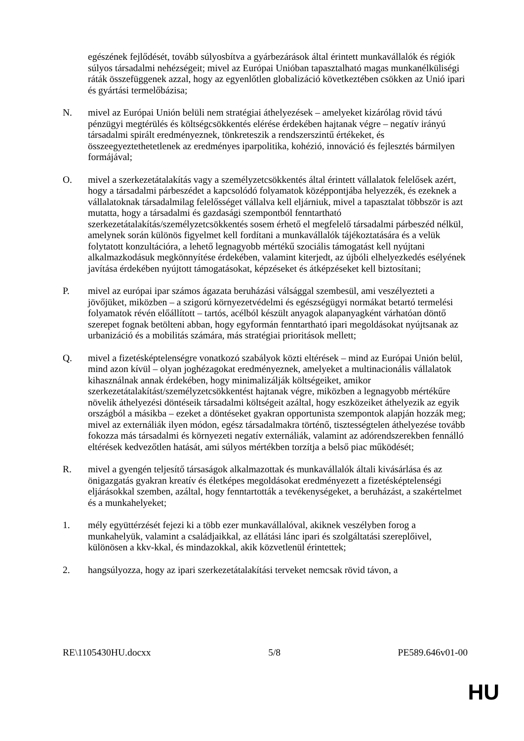egészének fejlődését, tovább súlyosbítva a gyárbezárások által érintett munkavállalók és régiók súlyos társadalmi nehézségeit; mivel az Európai Unióban tapasztalható magas munkanélküliségi ráták összefüggenek azzal, hogy az egyenlőtlen globalizáció következtében csökken az Unió ipari és gyártási termelőbázisa;
N. mivel az Európai Unión belüli nem stratégiai áthelyezések – amelyeket kizárólag rövid távú pénzügyi megtérülés és költségcsökkentés elérése érdekében hajtanak végre – negatív irányú társadalmi spirált eredményeznek, tönkreteszik a rendszerszintű értékeket, és összeegyeztethetetlenek az eredményes iparpolitika, kohézió, innováció és fejlesztés bármilyen formájával;
O. mivel a szerkezetátalakítás vagy a személyzetcsökkentés által érintett vállalatok felelősek azért, hogy a társadalmi párbeszédet a kapcsolódó folyamatok középpontjába helyezzék, és ezeknek a vállalatoknak társadalmilag felelősséget vállalva kell eljárniuk, mivel a tapasztalat többször is azt mutatta, hogy a társadalmi és gazdasági szempontból fenntartható szerkezetátalakítás/személyzetcsökkentés sosem érhető el megfelelő társadalmi párbeszéd nélkül, amelynek során különös figyelmet kell fordítani a munkavállalók tájékoztatására és a velük folytatott konzultációra, a lehető legnagyobb mértékű szociális támogatást kell nyújtani alkalmazkodásuk megkönnyítése érdekében, valamint kiterjedt, az újbóli elhelyezkedés esélyének javítása érdekében nyújtott támogatásokat, képzéseket és átképzéseket kell biztosítani;
P. mivel az európai ipar számos ágazata beruházási válsággal szembesül, ami veszélyezteti a jövőjüket, miközben – a szigorú környezetvédelmi és egészségügyi normákat betartó termelési folyamatok révén előállított – tartós, acélból készült anyagok alapanyagként várhatóan döntő szerepet fognak betölteni abban, hogy egyformán fenntartható ipari megoldásokat nyújtsanak az urbanizáció és a mobilitás számára, más stratégiai prioritások mellett;
Q. mivel a fizetésképtelenségre vonatkozó szabályok közti eltérések – mind az Európai Unión belül, mind azon kívül – olyan joghézagokat eredményeznek, amelyeket a multinacionális vállalatok kihasználnak annak érdekében, hogy minimalizálják költségeiket, amikor szerkezetátalakítást/személyzetcsökkentést hajtanak végre, miközben a legnagyobb mértékűre növelik áthelyezési döntéseik társadalmi költségeit azáltal, hogy eszközeiket áthelyezik az egyik országból a másikba – ezeket a döntéseket gyakran opportunista szempontok alapján hozzák meg; mivel az externáliák ilyen módon, egész társadalmakra történő, tisztességtelen áthelyezése tovább fokozza más társadalmi és környezeti negatív externáliák, valamint az adórendszerekben fennálló eltérések kedvezőtlen hatását, ami súlyos mértékben torzítja a belső piac működését;
R. mivel a gyengén teljesítő társaságok alkalmazottak és munkavállalók általi kivásárlása és az önigazgatás gyakran kreatív és életképes megoldásokat eredményezett a fizetésképtelenségi eljárásokkal szemben, azáltal, hogy fenntartották a tevékenységeket, a beruházást, a szakértelmet és a munkahelyeket;
1. mély együttérzését fejezi ki a több ezer munkavállalóval, akiknek veszélyben forog a munkahelyük, valamint a családjaikkal, az ellátási lánc ipari és szolgáltatási szereplőivel, különösen a kkv-kkal, és mindazokkal, akik közvetlenül érintettek;
2. hangsúlyozza, hogy az ipari szerkezetátalakítási terveket nemcsak rövid távon, a
RE\1105430HU.docxx 5/8 PE589.646v01-00
HU